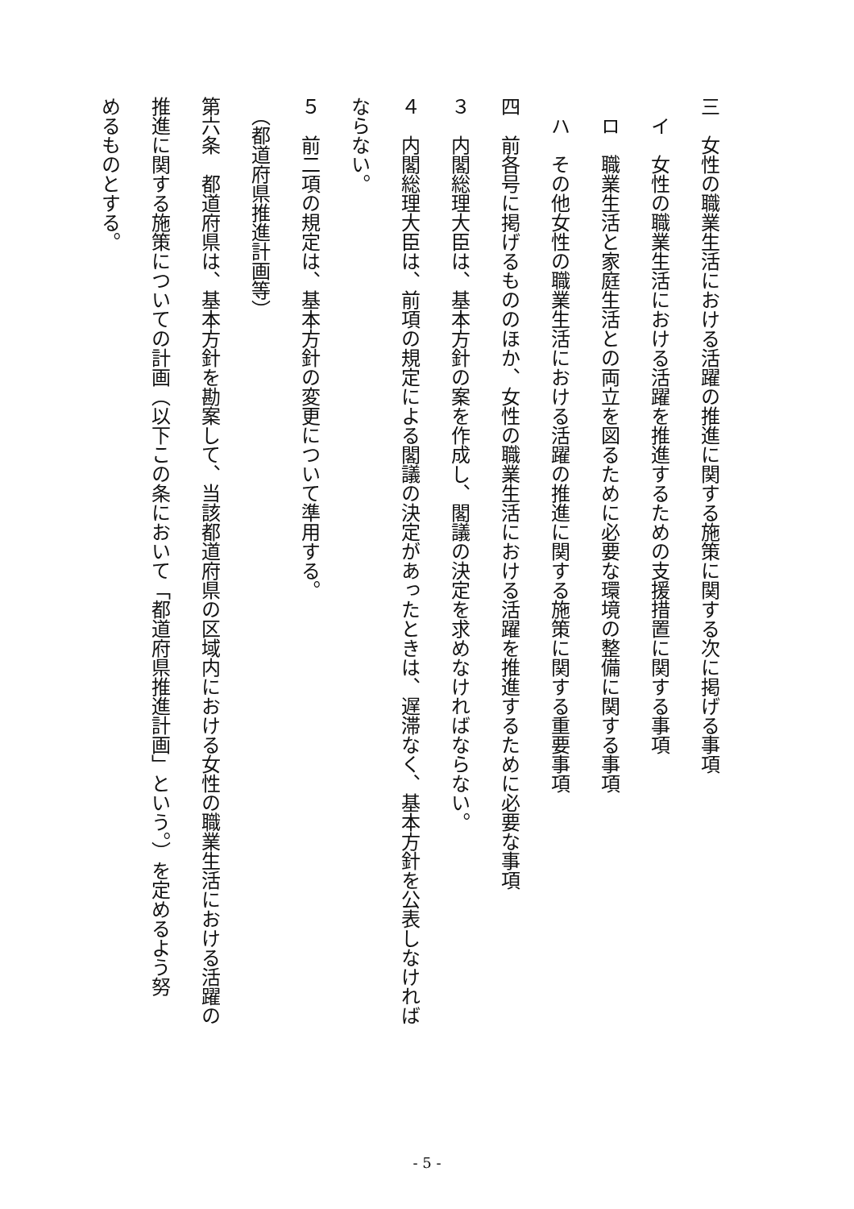三　女性の職業生活における活躍の推進に関する施策に関する次に掲げる事項
　イ　女性の職業生活における活躍を推進するための支援措置に関する事項
　ロ　職業生活と家庭生活との両立を図るために必要な環境の整備に関する事項
　ハ　その他女性の職業生活における活躍の推進に関する施策に関する重要事項
四　前各号に掲げるもののほか、女性の職業生活における活躍を推進するために必要な事項
３　内閣総理大臣は、基本方針の案を作成し、閣議の決定を求めなければならない。
４　内閣総理大臣は、前項の規定による閣議の決定があったときは、遅滞なく、基本方針を公表しなければ
ならない。
５　前二項の規定は、基本方針の変更について準用する。
　（都道府県推進計画等）
第六条　都道府県は、基本方針を勘案して、当該都道府県の区域内における女性の職業生活における活躍の
推進に関する施策についての計画（以下この条において「都道府県推進計画」という。）を定めるよう努
めるものとする。
- 5 -